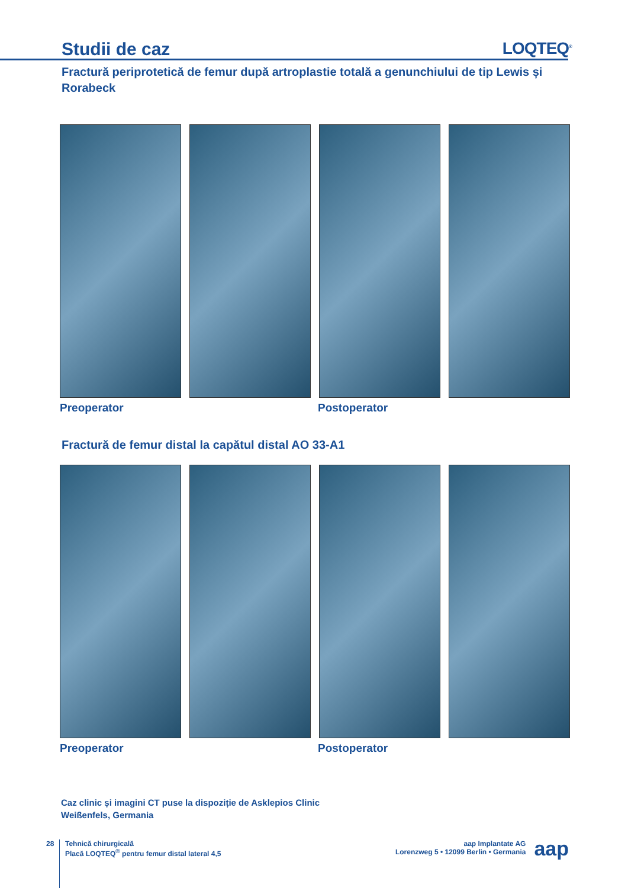Studii de caz LOQTEQ<sup>®</sup>
Fractură periprotetică de femur după artroplastie totală a genunchiului de tip Lewis și Rorabeck
Preoperator Postoperator
Fractură de femur distal la capătul distal AO 33-A1
Preoperator Postoperator
Caz clinic și imagini CT puse la dispoziție de Asklepios Clinic
Weißenfels, Germania
28 Tehnică chirurgicală
Placă LOQTEQ<sup>®</sup> pentru femur distal lateral 4,5
aap Implantate AG
Lorenzweg 5 • 12099 Berlin • Germania
aap